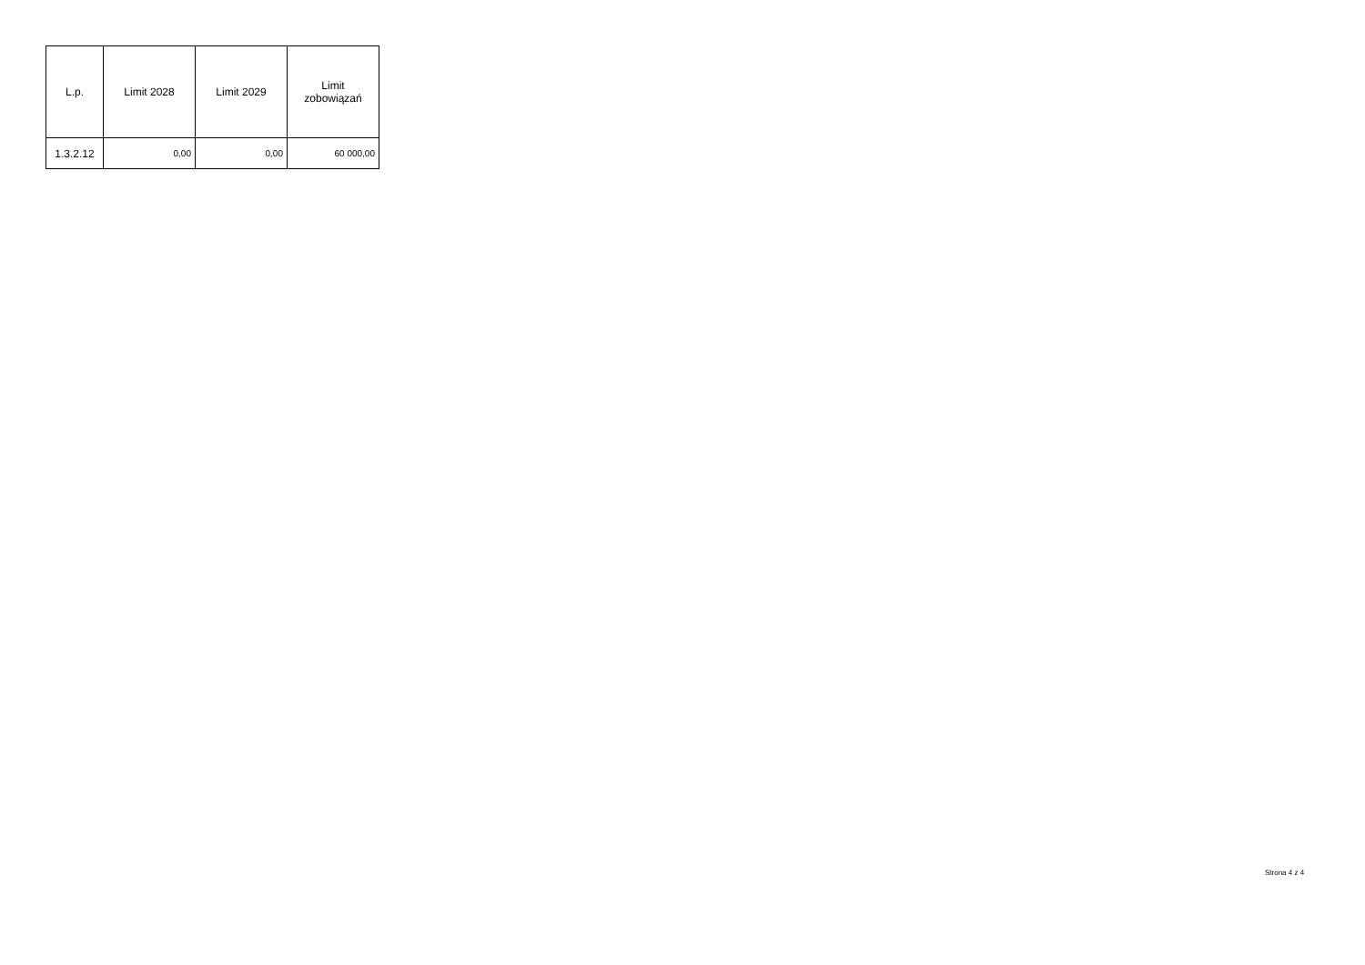| L.p. | Limit 2028 | Limit 2029 | Limit zobowiązań |
| --- | --- | --- | --- |
| 1.3.2.12 | 0,00 | 0,00 | 60 000,00 |
Strona 4 z 4